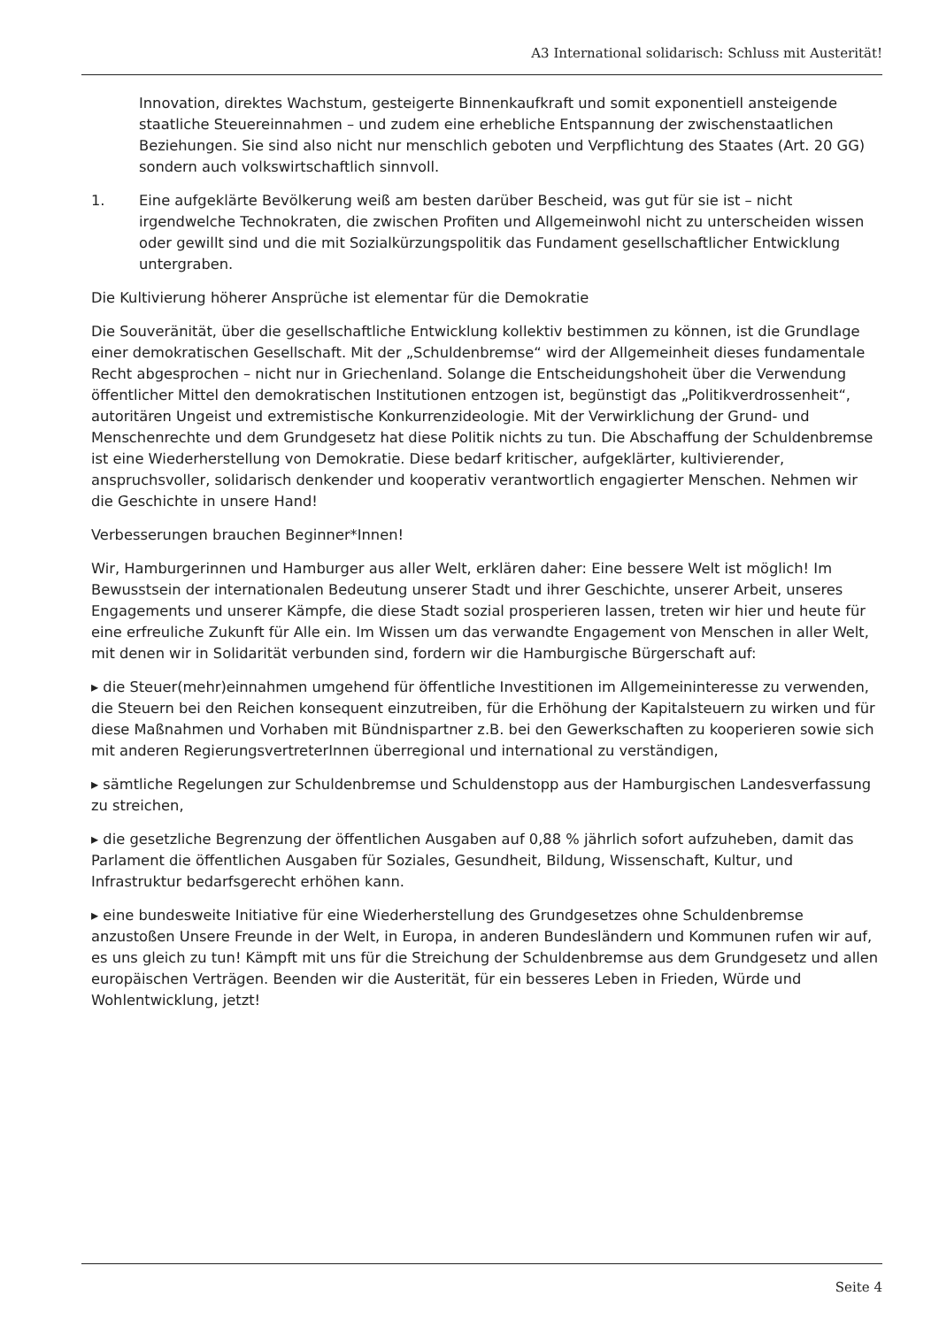A3 International solidarisch: Schluss mit Austerität!
Innovation, direktes Wachstum, gesteigerte Binnenkaufkraft und somit exponentiell ansteigende staatliche Steuereinnahmen – und zudem eine erhebliche Entspannung der zwischenstaatlichen Beziehungen. Sie sind also nicht nur menschlich geboten und Verpflichtung des Staates (Art. 20 GG) sondern auch volkswirtschaftlich sinnvoll.
1. Eine aufgeklärte Bevölkerung weiß am besten darüber Bescheid, was gut für sie ist – nicht irgendwelche Technokraten, die zwischen Profiten und Allgemeinwohl nicht zu unterscheiden wissen oder gewillt sind und die mit Sozialkürzungspolitik das Fundament gesellschaftlicher Entwicklung untergraben.
Die Kultivierung höherer Ansprüche ist elementar für die Demokratie
Die Souveränität, über die gesellschaftliche Entwicklung kollektiv bestimmen zu können, ist die Grundlage einer demokratischen Gesellschaft. Mit der „Schuldenbremse“ wird der Allgemeinheit dieses fundamentale Recht abgesprochen – nicht nur in Griechenland. Solange die Entscheidungshoheit über die Verwendung öffentlicher Mittel den demokratischen Institutionen entzogen ist, begünstigt das „Politikverdrossenheit“, autoritären Ungeist und extremistische Konkurrenzideologie. Mit der Verwirklichung der Grund- und Menschenrechte und dem Grundgesetz hat diese Politik nichts zu tun. Die Abschaffung der Schuldenbremse ist eine Wiederherstellung von Demokratie. Diese bedarf kritischer, aufgeklärter, kultivierender, anspruchsvoller, solidarisch denkender und kooperativ verantwortlich engagierter Menschen. Nehmen wir die Geschichte in unsere Hand!
Verbesserungen brauchen Beginner*Innen!
Wir, Hamburgerinnen und Hamburger aus aller Welt, erklären daher: Eine bessere Welt ist möglich! Im Bewusstsein der internationalen Bedeutung unserer Stadt und ihrer Geschichte, unserer Arbeit, unseres Engagements und unserer Kämpfe, die diese Stadt sozial prosperieren lassen, treten wir hier und heute für eine erfreuliche Zukunft für Alle ein. Im Wissen um das verwandte Engagement von Menschen in aller Welt, mit denen wir in Solidarität verbunden sind, fordern wir die Hamburgische Bürgerschaft auf:
▸ die Steuer(mehr)einnahmen umgehend für öffentliche Investitionen im Allgemeininteresse zu verwenden, die Steuern bei den Reichen konsequent einzutreiben, für die Erhöhung der Kapitalsteuern zu wirken und für diese Maßnahmen und Vorhaben mit Bündnispartner z.B. bei den Gewerkschaften zu kooperieren sowie sich mit anderen RegierungsvertreterInnen überregional und international zu verständigen,
▸ sämtliche Regelungen zur Schuldenbremse und Schuldenstopp aus der Hamburgischen Landesverfassung zu streichen,
▸ die gesetzliche Begrenzung der öffentlichen Ausgaben auf 0,88 % jährlich sofort aufzuheben, damit das Parlament die öffentlichen Ausgaben für Soziales, Gesundheit, Bildung, Wissenschaft, Kultur, und Infrastruktur bedarfsgerecht erhöhen kann.
▸ eine bundesweite Initiative für eine Wiederherstellung des Grundgesetzes ohne Schuldenbremse anzustoßen Unsere Freunde in der Welt, in Europa, in anderen Bundesländern und Kommunen rufen wir auf, es uns gleich zu tun! Kämpft mit uns für die Streichung der Schuldenbremse aus dem Grundgesetz und allen europäischen Verträgen. Beenden wir die Austerität, für ein besseres Leben in Frieden, Würde und Wohlentwicklung, jetzt!
Seite 4